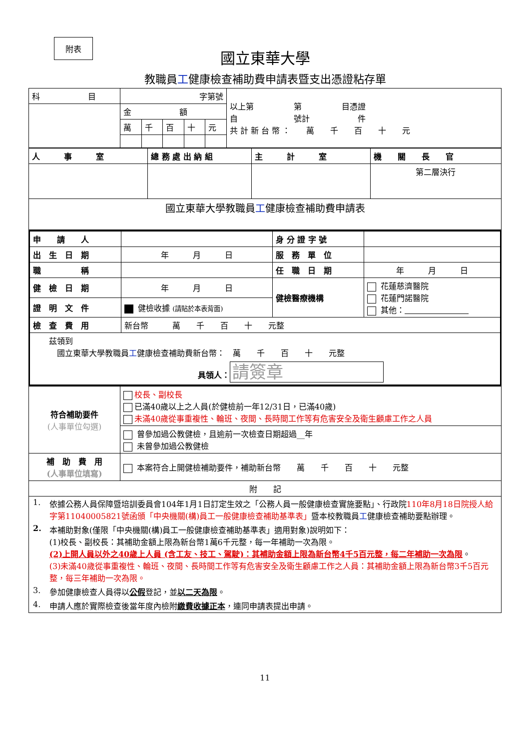附表
國立東華大學
教職員工健康檢查補助費申請表暨支出憑證粘存單
| 科 目 | 字第號 | | | | | 以上第 第 目憑證 自 號計 件 共 計 新 台 幣 ： 萬 千 百 十 元 |
| | 金 額 | | | | | |
| | 萬 | 千 | 百 | 十 | 元 | |
| 人 事 室 | 總 務 處 出 納 組 | 主 計 室 | 機 關 長 官 |
| | | | 第二層決行 |
| 國立東華大學教職員 工 健康檢查補助費申請表 | | | |
| 申 請 人 | | 身 分 證 字 號 | |
| 出 生 日 期 | 年 月 日 | 服 務 單 位 | |
| 職 稱 | | 任 職 日 期 | 年 月 日 |
| 健 檢 日 期 | 年 月 日 | 健檢醫療機構 | 花蓮慈濟醫院 花蓮門諾醫院 其他： |
| 證 明 文 件 | 健檢收據 (請貼於本表背面) | | |
| 檢 查 費 用 | 新台幣 萬 千 百 十 元整 | | |
| 茲領到 國立東華大學教職員 工 健康檢查補助費新台幣： 萬 千 百 十 元整 具領人： 請簽章 | | | |
| 符合補助要件 (人事單位勾選) | 校長、副校長 已滿40歲以上之人員(於健檢前一年12/31日，已滿40歲) 未滿40歲從事重複性、輪班、夜間、長時間工作等有危害安全及衛生顧慮工作之人員 |
| | 曾參加過公教健檢，且逾前一次檢查日期超過__年 未曾參加過公教健檢 |
| 補 助 費 用 (人事單位填寫) | 本案符合上開健檢補助要件，補助新台幣 萬 千 百 十 元整 |
| 附 記 | |
| / 1. / 依據公務人員保障暨培訓委員會104年1月1日訂定生效之「公務人員一般健康檢查實施要點」、行政院 110年8月18日院授人給字第11040005821號函頒「中央機關(構)員工一般健康檢查補助基準表」 暨本校教職員 工 健康檢查補助要點辦理。 / / 2. / 本補助對象(僅限「中央機關(構)員工一般健康檢查補助基準表」適用對象)說明如下： (1)校長、副校長：其補助金額上限為新台幣1萬6千元整，每一年補助一次為限。 (2)上開人員以外之40歲上人員 (含工友、技工、駕駛)：其補助金額上限為新台幣4千5百元整，每二年補助一次為限 。 (3)未滿40歲從事重複性、輪班、夜間、長時間工作等有危害安全及衛生顧慮工作之人員：其補助金額上限為新台幣3千5百元整，每三年補助一次為限。 / / 3. / 參加健康檢查人員得以 公假 登記，並 以二天為限 。 / / 4. / 申請人應於實際檢查後當年度內檢附 繳費收據正本 ，連同申請表提出申請。 / | |
11